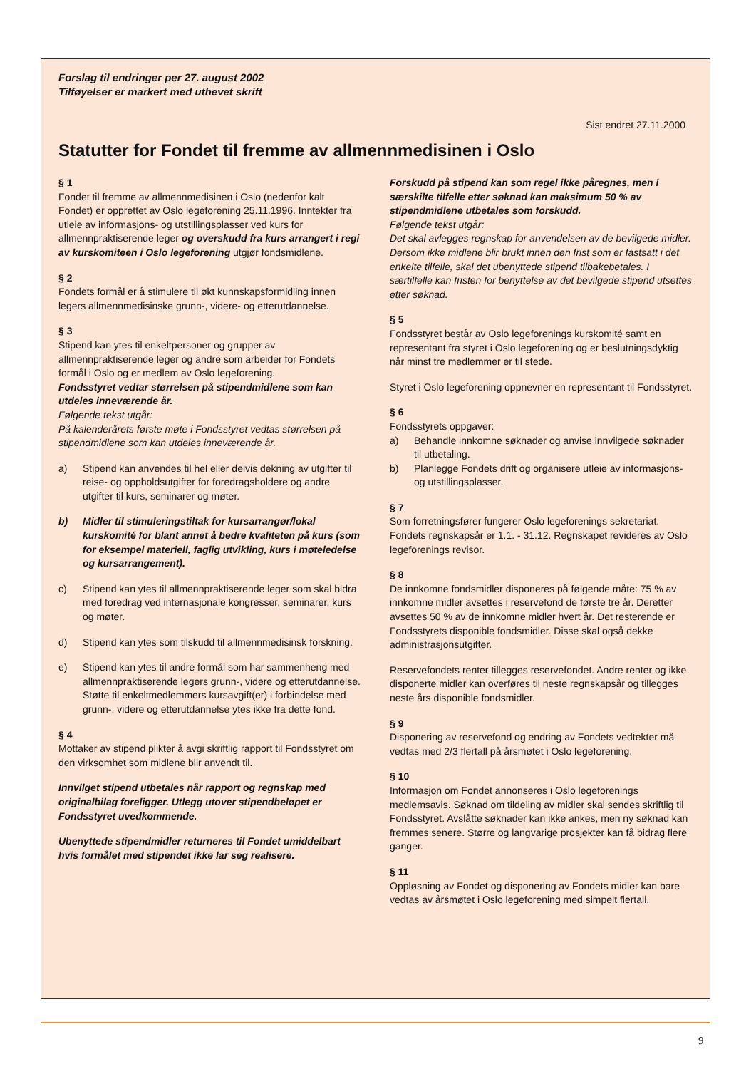Forslag til endringer per 27. august 2002
Tilføyelser er markert med uthevet skrift
Sist endret 27.11.2000
Statutter for Fondet til fremme av allmennmedisinen i Oslo
§ 1
Fondet til fremme av allmennmedisinen i Oslo (nedenfor kalt Fondet) er opprettet av Oslo legeforening 25.11.1996. Inntekter fra utleie av informasjons- og utstillingsplasser ved kurs for allmennpraktiserende leger og overskudd fra kurs arrangert i regi av kurskomiteen i Oslo legeforening utgjør fondsmidlene.
§ 2
Fondets formål er å stimulere til økt kunnskapsformidling innen legers allmennmedisinske grunn-, videre- og etterutdannelse.
§ 3
Stipend kan ytes til enkeltpersoner og grupper av allmennpraktiserende leger og andre som arbeider for Fondets formål i Oslo og er medlem av Oslo legeforening.
Fondsstyret vedtar størrelsen på stipendmidlene som kan utdeles inneværende år.
Følgende tekst utgår:
På kalenderårets første møte i Fondsstyret vedtas størrelsen på stipendmidlene som kan utdeles inneværende år.
a) Stipend kan anvendes til hel eller delvis dekning av utgifter til reise- og oppholdsutgifter for foredragsholdere og andre utgifter til kurs, seminarer og møter.
b) Midler til stimuleringstiltak for kursarrangør/lokal kurskomité for blant annet å bedre kvaliteten på kurs (som for eksempel materiell, faglig utvikling, kurs i møteledelse og kursarrangement).
c) Stipend kan ytes til allmennpraktiserende leger som skal bidra med foredrag ved internasjonale kongresser, seminarer, kurs og møter.
d) Stipend kan ytes som tilskudd til allmennmedisinsk forskning.
e) Stipend kan ytes til andre formål som har sammenheng med allmennpraktiserende legers grunn-, videre og etterutdannelse. Støtte til enkeltmedlemmers kursavgift(er) i forbindelse med grunn-, videre og etterutdannelse ytes ikke fra dette fond.
§ 4
Mottaker av stipend plikter å avgi skriftlig rapport til Fondsstyret om den virksomhet som midlene blir anvendt til.
Innvilget stipend utbetales når rapport og regnskap med originalbilag foreligger. Utlegg utover stipendbeløpet er Fondsstyret uvedkommende.
Ubenyttede stipendmidler returneres til Fondet umiddelbart hvis formålet med stipendet ikke lar seg realisere.
Forskudd på stipend kan som regel ikke påregnes, men i særskilte tilfelle etter søknad kan maksimum 50 % av stipendmidlene utbetales som forskudd.
Følgende tekst utgår:
Det skal avlegges regnskap for anvendelsen av de bevilgede midler. Dersom ikke midlene blir brukt innen den frist som er fastsatt i det enkelte tilfelle, skal det ubenyttede stipend tilbakebetales. I særtilfelle kan fristen for benyttelse av det bevilgede stipend utsettes etter søknad.
§ 5
Fondsstyret består av Oslo legeforenings kurskomité samt en representant fra styret i Oslo legeforening og er beslutningsdyktig når minst tre medlemmer er til stede.
Styret i Oslo legeforening oppnevner en representant til Fondsstyret.
§ 6
Fondsstyrets oppgaver:
a) Behandle innkomne søknader og anvise innvilgede søknader til utbetaling.
b) Planlegge Fondets drift og organisere utleie av informasjons- og utstillingsplasser.
§ 7
Som forretningsfører fungerer Oslo legeforenings sekretariat. Fondets regnskapsår er 1.1. - 31.12. Regnskapet revideres av Oslo legeforenings revisor.
§ 8
De innkomne fondsmidler disponeres på følgende måte: 75 % av innkomne midler avsettes i reservefond de første tre år. Deretter avsettes 50 % av de innkomne midler hvert år. Det resterende er Fondsstyrets disponible fondsmidler. Disse skal også dekke administrasjonsutgifter.
Reservefondets renter tillegges reservefondet. Andre renter og ikke disponerte midler kan overføres til neste regnskapsår og tillegges neste års disponible fondsmidler.
§ 9
Disponering av reservefond og endring av Fondets vedtekter må vedtas med 2/3 flertall på årsmøtet i Oslo legeforening.
§ 10
Informasjon om Fondet annonseres i Oslo legeforenings medlemsavis. Søknad om tildeling av midler skal sendes skriftlig til Fondsstyret. Avslåtte søknader kan ikke ankes, men ny søknad kan fremmes senere. Større og langvarige prosjekter kan få bidrag flere ganger.
§ 11
Oppløsning av Fondet og disponering av Fondets midler kan bare vedtas av årsmøtet i Oslo legeforening med simpelt flertall.
9